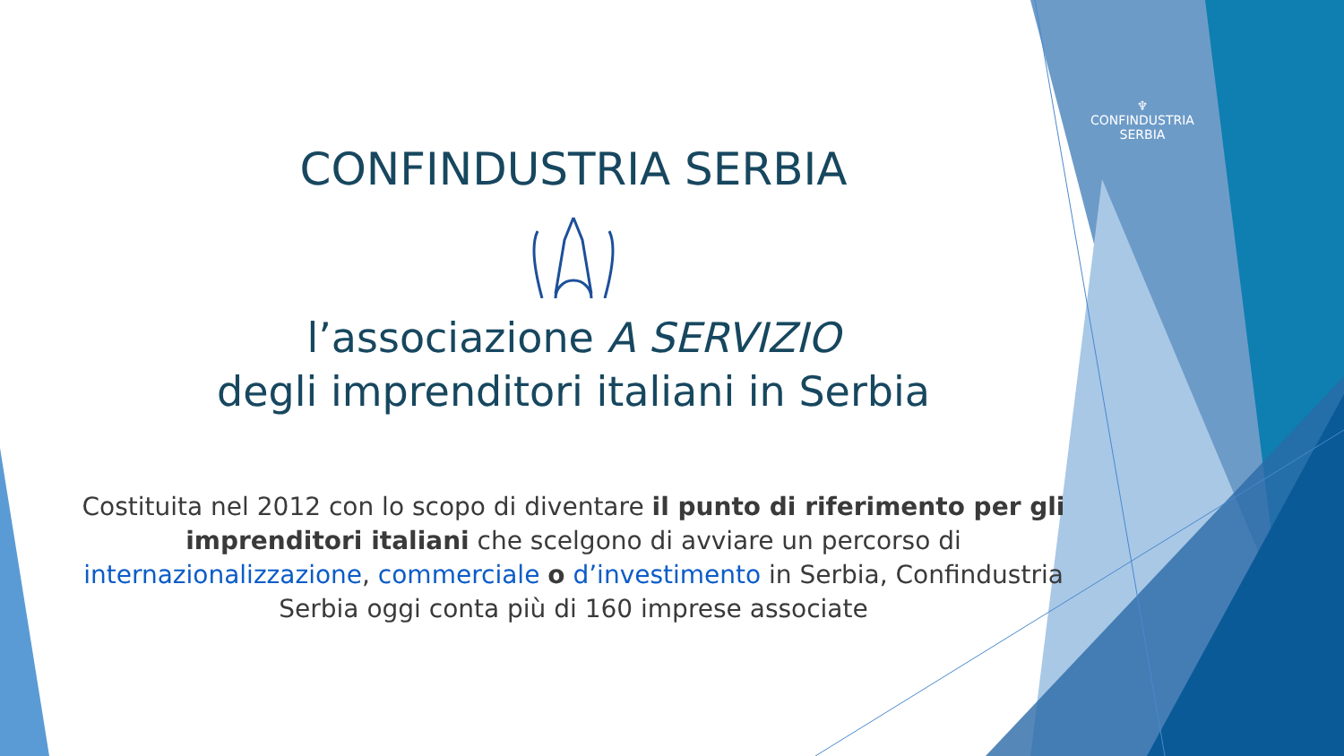♆
CONFINDUSTRIA
SERBIA
CONFINDUSTRIA SERBIA
l’associazione A SERVIZIO
degli imprenditori italiani in Serbia
Costituita nel 2012 con lo scopo di diventare il punto di riferimento per gli imprenditori italiani che scelgono di avviare un percorso di internazionalizzazione, commerciale o d’investimento in Serbia, Confindustria Serbia oggi conta più di 160 imprese associate